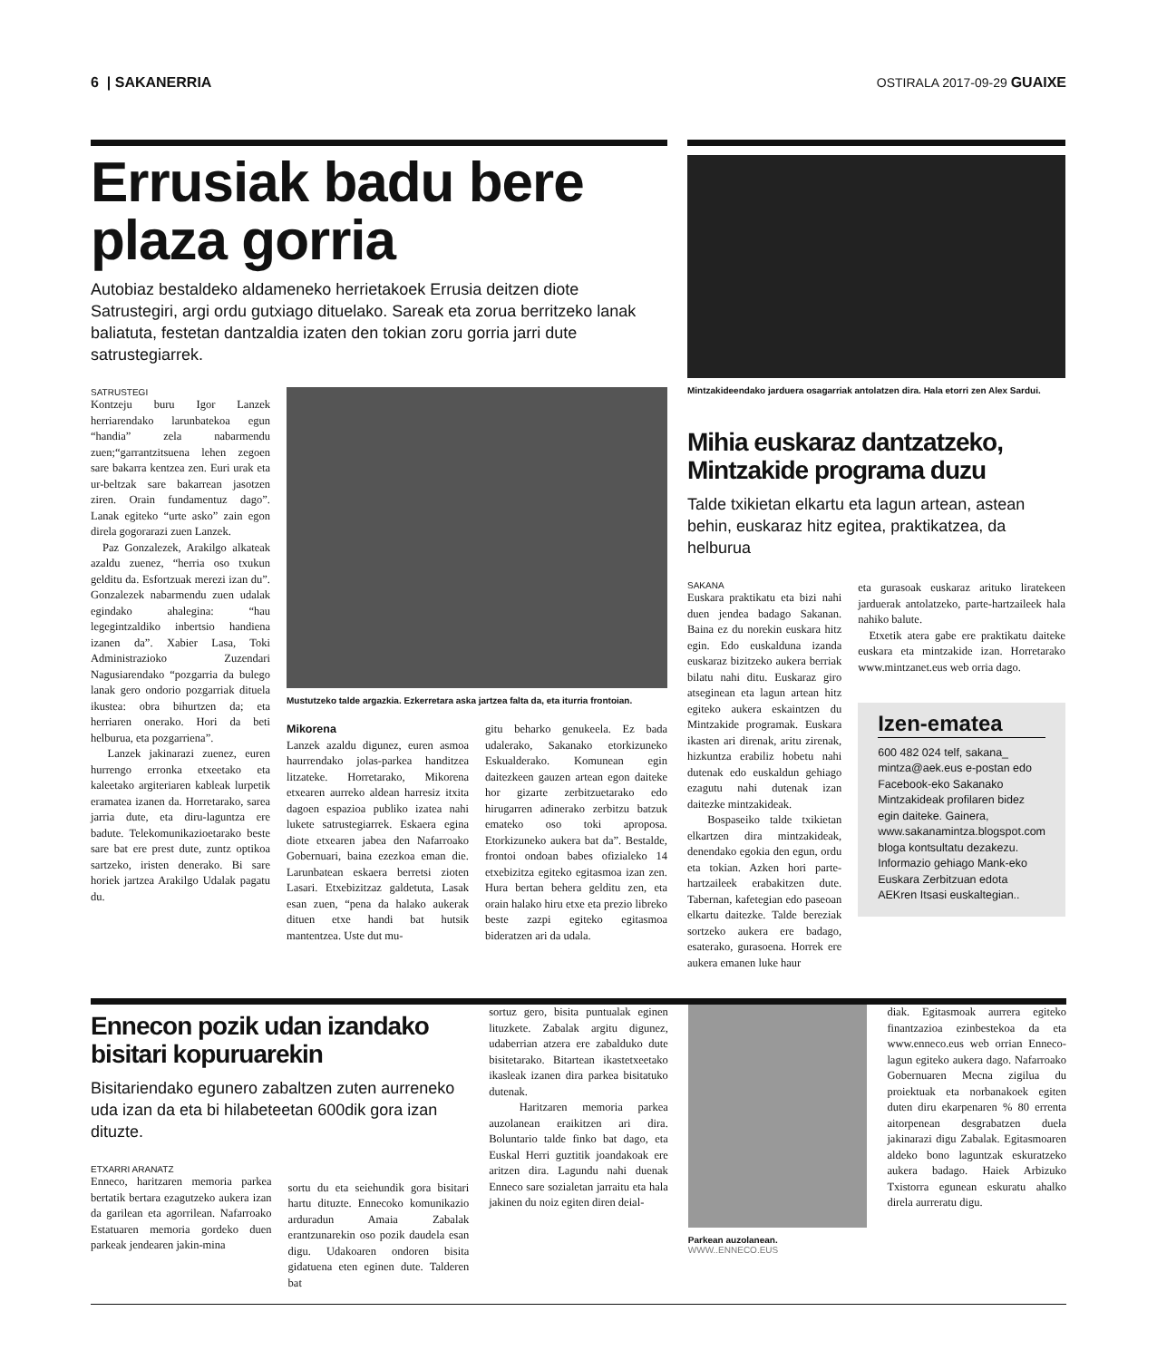6 | SAKANERRIA OSTIRALA 2017-09-29 GUAIXE
Errusiak badu bere plaza gorria
Autobiaz bestaldeko aldameneko herrietakoek Errusia deitzen diote Satrustegiri, argi ordu gutxiago dituelako. Sareak eta zorua berritzeko lanak baliatuta, festetan dantzaldia izaten den tokian zoru gorria jarri dute satrustegiarrek.
SATRUSTEGI
Kontzeju buru Igor Lanzek herriarendako larunbatekoa egun “handia” zela nabarmendu zuen;“garrantzitsuena lehen zegoen sare bakarra kentzea zen. Euri urak eta ur-beltzak sare bakarrean jasotzen ziren. Orain fundamentuz dago”. Lanak egiteko “urte asko” zain egon direla gogorarazi zuen Lanzek.
Paz Gonzalezek, Arakilgo alkateak azaldu zuenez, “herria oso txukun gelditu da. Esfortzuak merezi izan du”. Gonzalezek nabarmendu zuen udalak egindako ahalegina: “hau legegintzaldiko inbertsio handiena izanen da”. Xabier Lasa, Toki Administrazioko Zuzendari Nagusiarendako “pozgarria da bulego lanak gero ondorio pozgarriak dituela ikustea: obra bihurtzen da; eta herriaren onerako. Hori da beti helburua, eta pozgarriena”.
Lanzek jakinarazi zuenez, euren hurrengo erronka etxeetako eta kaleetako argiteriaren kableak lurpetik eramatea izanen da. Horretarako, sarea jarria dute, eta diru-laguntza ere badute. Telekomunikazioetarako beste sare bat ere prest dute, zuntz optikoa sartzeko, iristen denerako. Bi sare horiek jartzea Arakilgo Udalak pagatu du.
Mustutzeko talde argazkia. Ezkerretara aska jartzea falta da, eta iturria frontoian.
Mikorena
Lanzek azaldu digunez, euren asmoa haurrendako jolas-parkea handitzea litzateke. Horretarako, Mikorena etxearen aurreko aldean harresiz itxita dagoen espazioa publiko izatea nahi lukete satrustegiarrek. Eskaera egina diote etxearen jabea den Nafarroako Gobernuari, baina ezezkoa eman die. Larunbatean eskaera berretsi zioten Lasari. Etxebizitzaz galdetuta, Lasak esan zuen, “pena da halako aukerak dituen etxe handi bat hutsik mantentzea. Uste dut mu-
gitu beharko genukeela. Ez bada udalerako, Sakanako etorkizuneko Eskualderako. Komunean egin daitezkeen gauzen artean egon daiteke hor gizarte zerbitzuetarako edo hirugarren adinerako zerbitzu batzuk emateko oso toki aproposa. Etorkizuneko aukera bat da”. Bestalde, frontoi ondoan babes ofizialeko 14 etxebizitza egiteko egitasmoa izan zen. Hura bertan behera gelditu zen, eta orain halako hiru etxe eta prezio libreko beste zazpi egiteko egitasmoa bideratzen ari da udala.
Mintzakideendako jarduera osagarriak antolatzen dira. Hala etorri zen Alex Sardui.
Mihia euskaraz dantzatzeko, Mintzakide programa duzu
Talde txikietan elkartu eta lagun artean, astean behin, euskaraz hitz egitea, praktikatzea, da helburua
SAKANA
Euskara praktikatu eta bizi nahi duen jendea badago Sakanan. Baina ez du norekin euskara hitz egin. Edo euskalduna izanda euskaraz bizitzeko aukera berriak bilatu nahi ditu. Euskaraz giro atseginean eta lagun artean hitz egiteko aukera eskaintzen du Mintzakide programak. Euskara ikasten ari direnak, aritu zirenak, hizkuntza erabiliz hobetu nahi dutenak edo euskaldun gehiago ezagutu nahi dutenak izan daitezke mintzakideak.
Bospaseiko talde txikietan elkartzen dira mintzakideak, denendako egokia den egun, ordu eta tokian. Azken hori parte-hartzaileek erabakitzen dute. Tabernan, kafetegian edo paseoan elkartu daitezke. Talde bereziak sortzeko aukera ere badago, esaterako, gurasoena. Horrek ere aukera emanen luke haur
eta gurasoak euskaraz arituko liratekeen jarduerak antolatzeko, parte-hartzaileek hala nahiko balute.
Etxetik atera gabe ere praktikatu daiteke euskara eta mintzakide izan. Horretarako www.mintzanet.eus web orria dago.
Izen-ematea
600 482 024 telf, sakana_ mintza@aek.eus e-postan edo Facebook-eko Sakanako Mintzakideak profilaren bidez egin daiteke. Gainera, www.sakanamintza.blogspot.com bloga kontsultatu dezakezu. Informazio gehiago Mank-eko Euskara Zerbitzuan edota AEKren Itsasi euskaltegian..
Ennecon pozik udan izandako bisitari kopuruarekin
Bisitariendako egunero zabaltzen zuten aurreneko uda izan da eta bi hilabeteetan 600dik gora izan dituzte.
ETXARRI ARANATZ
Enneco, haritzaren memoria parkea bertatik bertara ezagutzeko aukera izan da garilean eta agorrilean. Nafarroako Estatuaren memoria gordeko duen parkeak jendearen jakin-mina
sortu du eta seiehundik gora bisitari hartu dituzte. Ennecoko komunikazio arduradun Amaia Zabalak erantzunarekin oso pozik daudela esan digu. Udakoaren ondoren bisita gidatuena eten eginen dute. Talderen bat
sortuz gero, bisita puntualak eginen lituzkete. Zabalak argitu digunez, udaberrian atzera ere zabalduko dute bisitetarako. Bitartean ikastetxeetako ikasleak izanen dira parkea bisitatuko dutenak.
Haritzaren memoria parkea auzolanean eraikitzen ari dira. Boluntario talde finko bat dago, eta Euskal Herri guztitik joandakoak ere aritzen dira. Lagundu nahi duenak Enneco sare sozialetan jarraitu eta hala jakinen du noiz egiten diren deial-
Parkean auzolanean. WWW..ENNECO.EUS
diak. Egitasmoak aurrera egiteko finantzazioa ezinbestekoa da eta www.enneco.eus web orrian Enneco-lagun egiteko aukera dago. Nafarroako Gobernuaren Mecna zigilua du proiektuak eta norbanakoek egiten duten diru ekarpenaren % 80 errenta aitorpenean desgrabatzen duela jakinarazi digu Zabalak. Egitasmoaren aldeko bono laguntzak eskuratzeko aukera badago. Haiek Arbizuko Txistorra egunean eskuratu ahalko direla aurreratu digu.